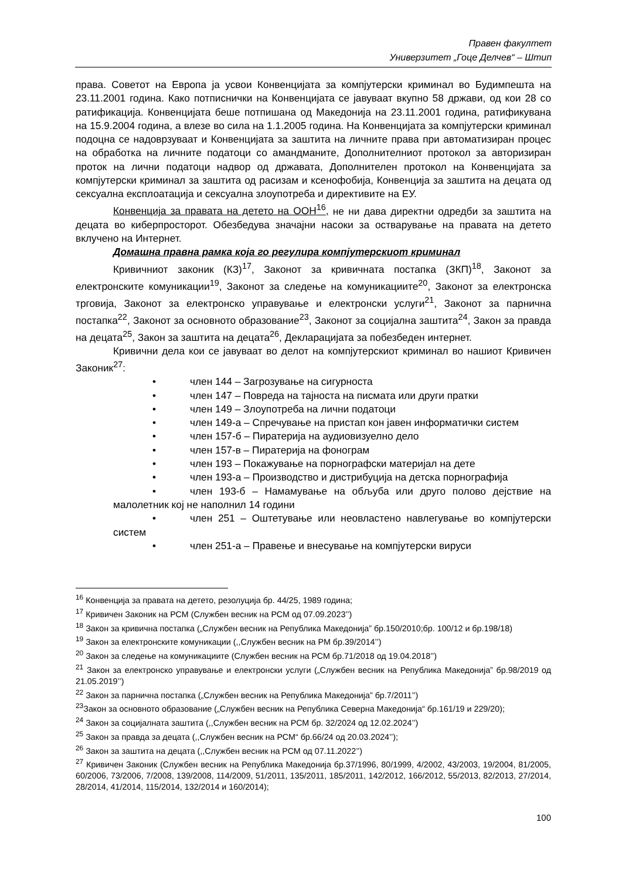Правен факултет
Универзитет „Гоце Делчев“ – Штип
права. Советот на Европа ја усвои Конвенцијата за компјутерски криминал во Будимпешта на 23.11.2001 година. Како потписнички на Конвенцијата се јавуваат вкупно 58 држави, од кои 28 со ратификација. Конвенцијата беше потпишана од Македонија на 23.11.2001 година, ратификувана на 15.9.2004 година, а влезе во сила на 1.1.2005 година. На Конвенцијата за компјутерски криминал подоцна се надоврзуваат и Конвенцијата за заштита на личните права при автоматизиран процес на обработка на личните податоци со амандманите, Дополнителниот протокол за авторизиран проток на лични податоци надвор од државата, Дополнителен протокол на Конвенцијата за компјутерски криминал за заштита од расизам и ксенофобија, Конвенција за заштита на децата од сексуална експлоатација и сексуална злоупотреба и директивите на ЕУ.
Конвенција за правата на детето на ООН<sup>16</sup>, не ни дава директни одредби за заштита на децата во киберпросторот. Обезбедува значајни насоки за остварување на правата на детето вклучено на Интернет.
Домашна правна рамка која го регулира компјутерскиот криминал
Кривичниот законик (КЗ)<sup>17</sup>, Законот за кривичната постапка (ЗКП)<sup>18</sup>, Законот за електронските комуникации<sup>19</sup>, Законот за следење на комуникациите<sup>20</sup>, Законот за електронска трговија, Законот за електронско управување и електронски услуги<sup>21</sup>, Законот за парнична постапка<sup>22</sup>, Законот за основното образование<sup>23</sup>, Законот за социјална заштита<sup>24</sup>, Закон за правда на децата<sup>25</sup>, Закон за заштита на децата<sup>26</sup>, Декларацијата за побезбеден интернет.
Кривични дела кои се јавуваат во делот на компјутерскиот криминал во нашиот Кривичен Законик<sup>27</sup>:
• член 144 – Загрозување на сигурноста
• член 147 – Повреда на тајноста на писмата или други пратки
• член 149 – Злоупотреба на лични податоци
• член 149-а – Спречување на пристап кон јавен информатички систем
• член 157-б – Пиратерија на аудиовизуелно дело
• член 157-в – Пиратерија на фонограм
• член 193 – Покажување на порнографски материјал на дете
• член 193-а – Производство и дистрибуција на детска порнографија
• член 193-б – Намамување на обљуба или друго полово дејствие на малолетник кој не наполнил 14 години
• член 251 – Оштетување или неовластено навлегување во компјутерски систем
• член 251-а – Правење и внесување на компјутерски вируси
<sup>16</sup> Конвенција за правата на детето, резолуција бр. 44/25, 1989 година;
<sup>17</sup> Кривичен Законик на РСМ (Службен весник на РСМ од 07.09.2023’’)
<sup>18</sup> Закон за кривична постапка („Службен весник на Република Македонија” бр.150/2010;бр. 100/12 и бр.198/18)
<sup>19</sup> Закон за електронските комуникации (,,Службен весник на РМ бр.39/2014’’)
<sup>20</sup> Закон за следење на комуникациите (Службен весник на РСМ бр.71/2018 од 19.04.2018’’)
<sup>21</sup> Закон за електронско управување и електронски услуги („Службен весник на Република Македонија” бр.98/2019 од 21.05.2019’’)
<sup>22</sup> Закон за парнична постапка („Службен весник на Република Македонија” бр.7/2011’’)
<sup>23</sup> Закон за основното образование („Службен весник на Република Северна Македонија“ бр.161/19 и 229/20);
<sup>24</sup> Закон за социјалната заштита (,,Службен весник на РСМ бр. 32/2024 од 12.02.2024’’)
<sup>25</sup> Закон за правда за децата (,,Службен весник на РСМ“ бр.66/24 од 20.03.2024’’);
<sup>26</sup> Закон за заштита на децата (,,Службен весник на РСМ од 07.11.2022’’)
<sup>27</sup> Кривичен Законик (Службен весник на Република Македонија бр.37/1996, 80/1999, 4/2002, 43/2003, 19/2004, 81/2005, 60/2006, 73/2006, 7/2008, 139/2008, 114/2009, 51/2011, 135/2011, 185/2011, 142/2012, 166/2012, 55/2013, 82/2013, 27/2014, 28/2014, 41/2014, 115/2014, 132/2014 и 160/2014);
100